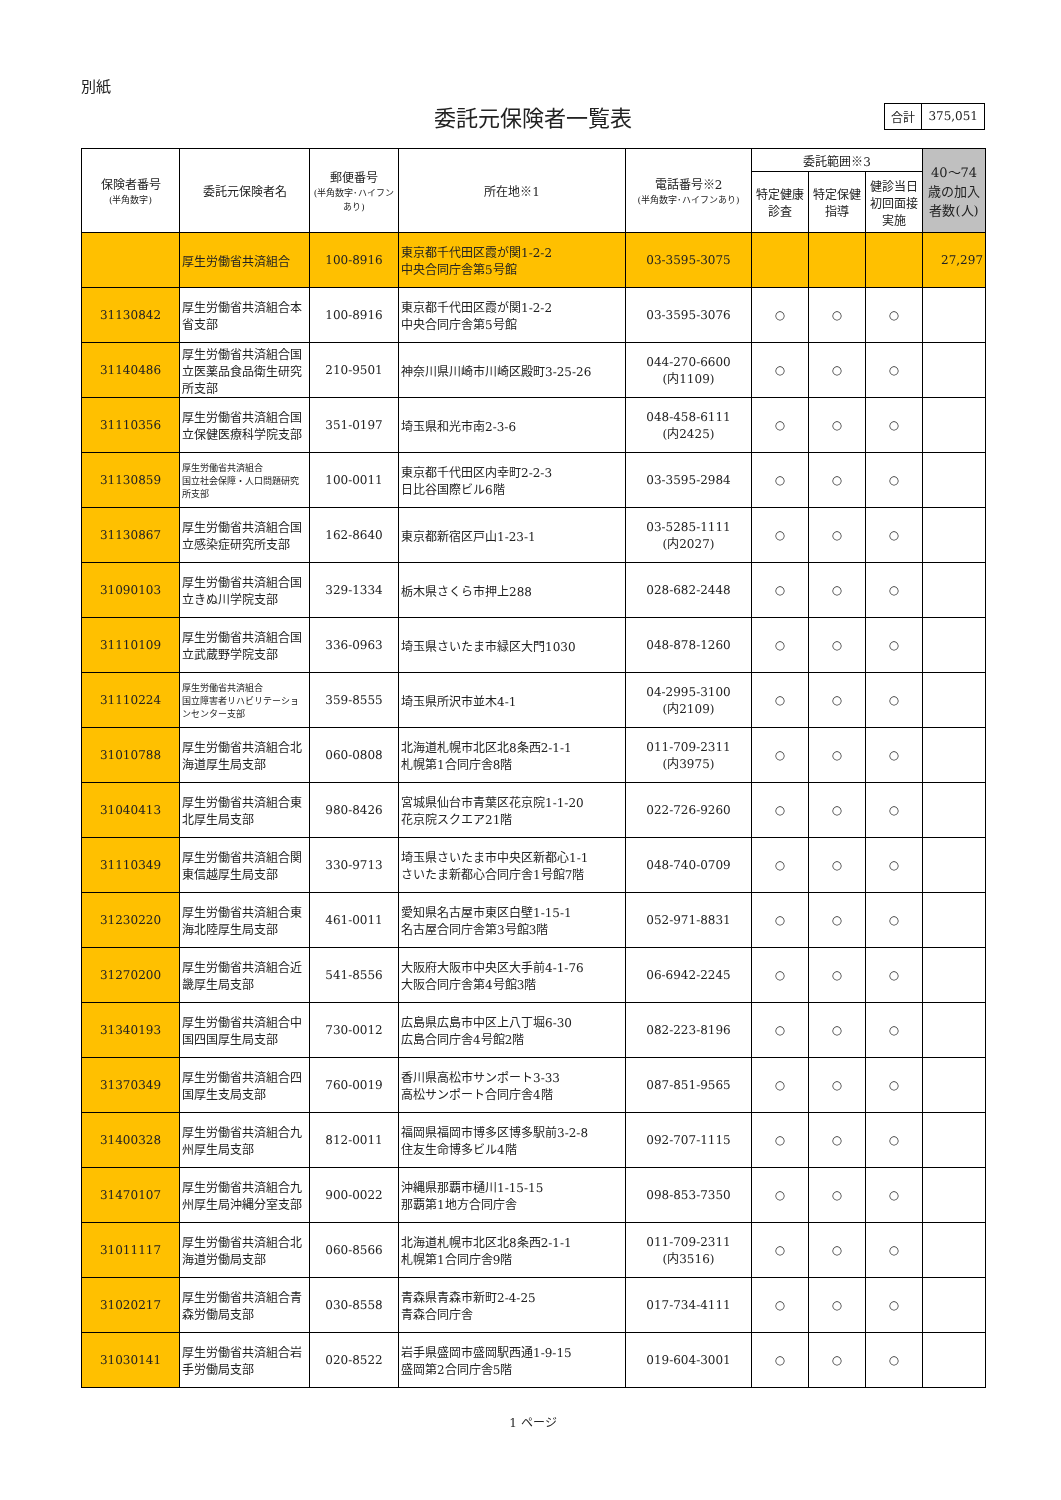別紙
委託元保険者一覧表
| 合計 | 375,051 |
| 保険者番号 (半角数字) | 委託元保険者名 | 郵便番号 (半角数字･ハイフンあり) | 所在地※1 | 電話番号※2 (半角数字･ハイフンあり) | 委託範囲※3 | | | 40～74歳の加入者数(人) |
| --- | --- | --- | --- | --- | --- | --- | --- | --- |
| | | | | | 特定健康診査 | 特定保健指導 | 健診当日初回面接実施 | |
| | 厚生労働省共済組合 | 100-8916 | 東京都千代田区霞が関1-2-2 中央合同庁舎第5号館 | 03-3595-3075 | | | | 27,297 |
| 31130842 | 厚生労働省共済組合本省支部 | 100-8916 | 東京都千代田区霞が関1-2-2 中央合同庁舎第5号館 | 03-3595-3076 | ○ | ○ | ○ | |
| 31140486 | 厚生労働省共済組合国立医薬品食品衛生研究所支部 | 210-9501 | 神奈川県川崎市川崎区殿町3-25-26 | 044-270-6600 (内1109) | ○ | ○ | ○ | |
| 31110356 | 厚生労働省共済組合国立保健医療科学院支部 | 351-0197 | 埼玉県和光市南2-3-6 | 048-458-6111 (内2425) | ○ | ○ | ○ | |
| 31130859 | 厚生労働省共済組合 国立社会保障・人口問題研究所支部 | 100-0011 | 東京都千代田区内幸町2-2-3 日比谷国際ビル6階 | 03-3595-2984 | ○ | ○ | ○ | |
| 31130867 | 厚生労働省共済組合国立感染症研究所支部 | 162-8640 | 東京都新宿区戸山1-23-1 | 03-5285-1111 (内2027) | ○ | ○ | ○ | |
| 31090103 | 厚生労働省共済組合国立きぬ川学院支部 | 329-1334 | 栃木県さくら市押上288 | 028-682-2448 | ○ | ○ | ○ | |
| 31110109 | 厚生労働省共済組合国立武蔵野学院支部 | 336-0963 | 埼玉県さいたま市緑区大門1030 | 048-878-1260 | ○ | ○ | ○ | |
| 31110224 | 厚生労働省共済組合 国立障害者リハビリテーションセンター支部 | 359-8555 | 埼玉県所沢市並木4-1 | 04-2995-3100 (内2109) | ○ | ○ | ○ | |
| 31010788 | 厚生労働省共済組合北海道厚生局支部 | 060-0808 | 北海道札幌市北区北8条西2-1-1 札幌第1合同庁舎8階 | 011-709-2311 (内3975) | ○ | ○ | ○ | |
| 31040413 | 厚生労働省共済組合東北厚生局支部 | 980-8426 | 宮城県仙台市青葉区花京院1-1-20 花京院スクエア21階 | 022-726-9260 | ○ | ○ | ○ | |
| 31110349 | 厚生労働省共済組合関東信越厚生局支部 | 330-9713 | 埼玉県さいたま市中央区新都心1-1 さいたま新都心合同庁舎1号館7階 | 048-740-0709 | ○ | ○ | ○ | |
| 31230220 | 厚生労働省共済組合東海北陸厚生局支部 | 461-0011 | 愛知県名古屋市東区白壁1-15-1 名古屋合同庁舎第3号館3階 | 052-971-8831 | ○ | ○ | ○ | |
| 31270200 | 厚生労働省共済組合近畿厚生局支部 | 541-8556 | 大阪府大阪市中央区大手前4-1-76 大阪合同庁舎第4号館3階 | 06-6942-2245 | ○ | ○ | ○ | |
| 31340193 | 厚生労働省共済組合中国四国厚生局支部 | 730-0012 | 広島県広島市中区上八丁堀6-30 広島合同庁舎4号館2階 | 082-223-8196 | ○ | ○ | ○ | |
| 31370349 | 厚生労働省共済組合四国厚生支局支部 | 760-0019 | 香川県高松市サンポート3-33 高松サンポート合同庁舎4階 | 087-851-9565 | ○ | ○ | ○ | |
| 31400328 | 厚生労働省共済組合九州厚生局支部 | 812-0011 | 福岡県福岡市博多区博多駅前3-2-8 住友生命博多ビル4階 | 092-707-1115 | ○ | ○ | ○ | |
| 31470107 | 厚生労働省共済組合九州厚生局沖縄分室支部 | 900-0022 | 沖縄県那覇市樋川1-15-15 那覇第1地方合同庁舎 | 098-853-7350 | ○ | ○ | ○ | |
| 31011117 | 厚生労働省共済組合北海道労働局支部 | 060-8566 | 北海道札幌市北区北8条西2-1-1 札幌第1合同庁舎9階 | 011-709-2311 (内3516) | ○ | ○ | ○ | |
| 31020217 | 厚生労働省共済組合青森労働局支部 | 030-8558 | 青森県青森市新町2-4-25 青森合同庁舎 | 017-734-4111 | ○ | ○ | ○ | |
| 31030141 | 厚生労働省共済組合岩手労働局支部 | 020-8522 | 岩手県盛岡市盛岡駅西通1-9-15 盛岡第2合同庁舎5階 | 019-604-3001 | ○ | ○ | ○ | |
1 ページ